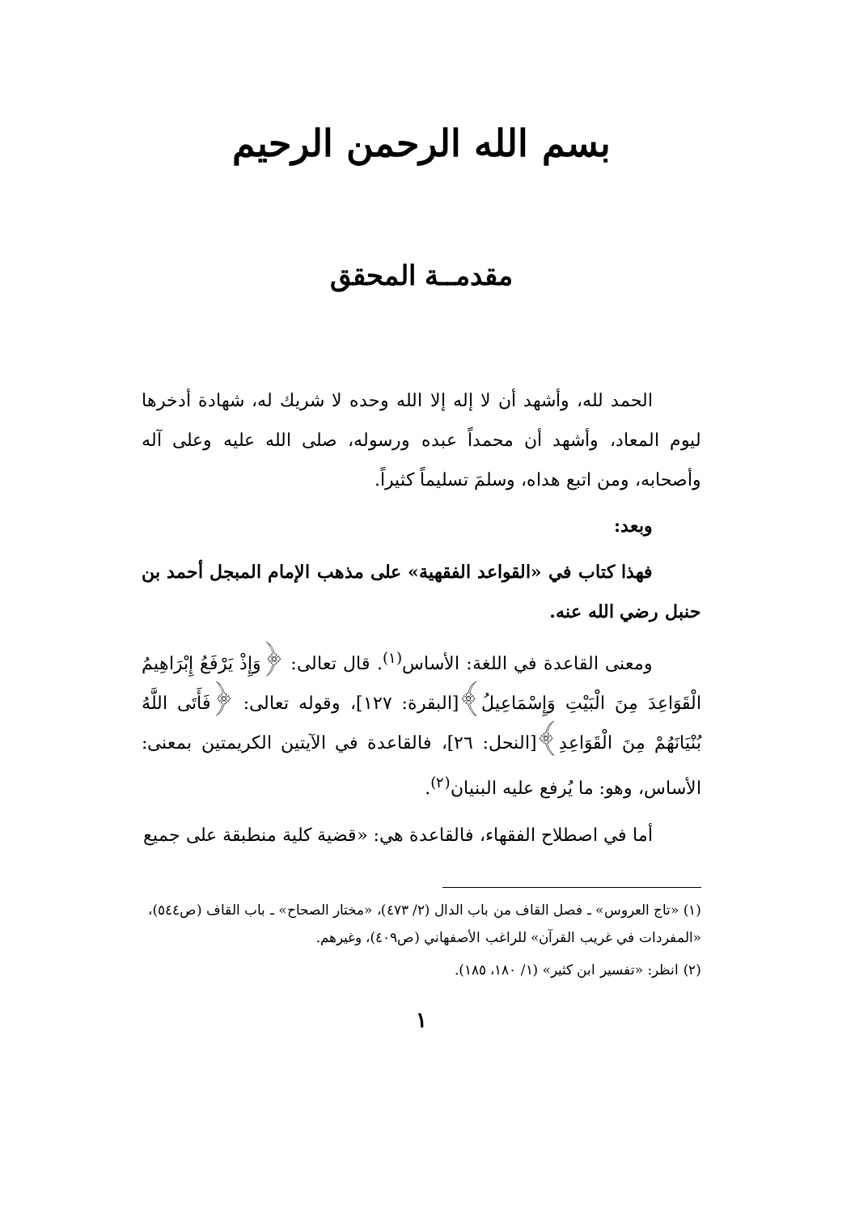بسم الله الرحمن الرحيم
مقدمــة المحقق
الحمد لله، وأشهد أن لا إله إلا الله وحده لا شريك له، شهادة أدخرها ليوم المعاد، وأشهد أن محمداً عبده ورسوله، صلى الله عليه وعلى آله وأصحابه، ومن اتبع هداه، وسلمَ تسليماً كثيراً.
وبعد:
فهذا كتاب في «القواعد الفقهية» على مذهب الإمام المبجل أحمد بن حنبل رضي الله عنه.
ومعنى القاعدة في اللغة: الأساس<sup>(١)</sup>. قال تعالى: ﴿وَإِذْ يَرْفَعُ إِبْرَاهِيمُ الْقَوَاعِدَ مِنَ الْبَيْتِ وَإِسْمَاعِيلُ﴾[البقرة: ١٢٧]، وقوله تعالى: ﴿فَأَتَى اللَّهُ بُنْيَانَهُمْ مِنَ الْقَوَاعِدِ﴾[النحل: ٢٦]، فالقاعدة في الآيتين الكريمتين بمعنى: الأساس، وهو: ما يُرفع عليه البنيان<sup>(٢)</sup>.
أما في اصطلاح الفقهاء، فالقاعدة هي: «قضية كلية منطبقة على جميع
(١) «تاج العروس» ـ فصل القاف من باب الدال (٢/ ٤٧٣)، «مختار الصحاح» ـ باب القاف (ص٥٤٤)، «المفردات في غريب القرآن» للراغب الأصفهاني (ص٤٠٩)، وغيرهم.
(٢) انظر: «تفسير ابن كثير» (١/ ١٨٠، ١٨٥).
١